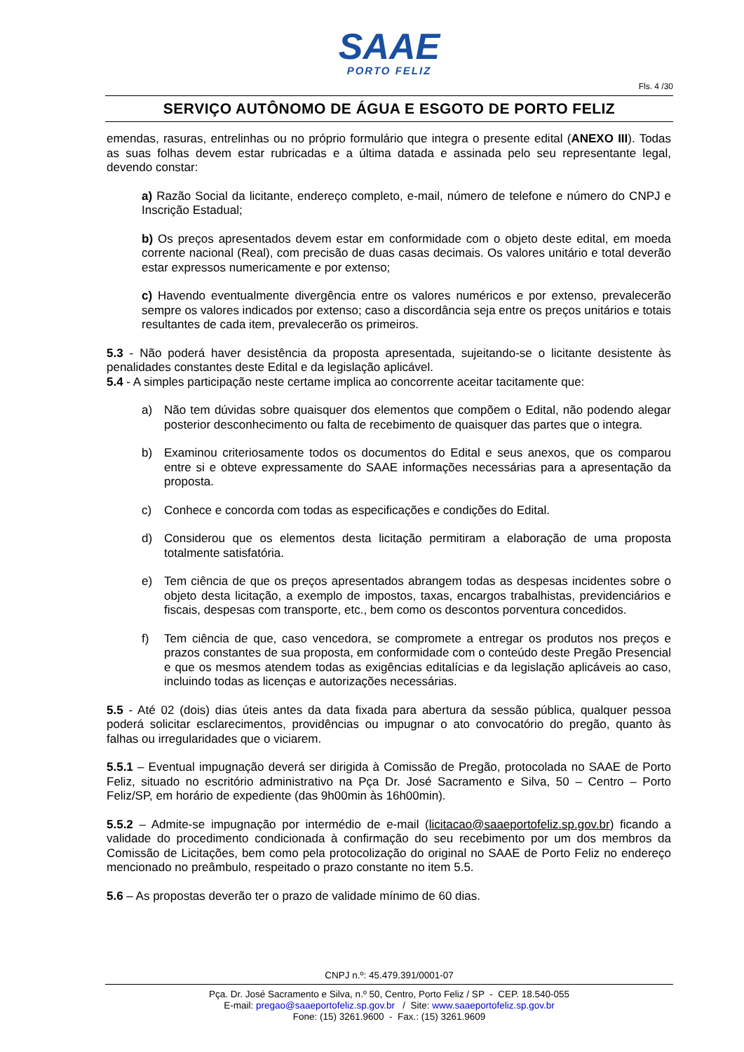SAAE
PORTO FELIZ
Fls. 4 /30
SERVIÇO AUTÔNOMO DE ÁGUA E ESGOTO DE PORTO FELIZ
emendas, rasuras, entrelinhas ou no próprio formulário que integra o presente edital (ANEXO III). Todas as suas folhas devem estar rubricadas e a última datada e assinada pelo seu representante legal, devendo constar:
a) Razão Social da licitante, endereço completo, e-mail, número de telefone e número do CNPJ e Inscrição Estadual;
b) Os preços apresentados devem estar em conformidade com o objeto deste edital, em moeda corrente nacional (Real), com precisão de duas casas decimais. Os valores unitário e total deverão estar expressos numericamente e por extenso;
c) Havendo eventualmente divergência entre os valores numéricos e por extenso, prevalecerão sempre os valores indicados por extenso; caso a discordância seja entre os preços unitários e totais resultantes de cada item, prevalecerão os primeiros.
5.3 - Não poderá haver desistência da proposta apresentada, sujeitando-se o licitante desistente às penalidades constantes deste Edital e da legislação aplicável.
5.4 - A simples participação neste certame implica ao concorrente aceitar tacitamente que:
a) Não tem dúvidas sobre quaisquer dos elementos que compõem o Edital, não podendo alegar posterior desconhecimento ou falta de recebimento de quaisquer das partes que o integra.
b) Examinou criteriosamente todos os documentos do Edital e seus anexos, que os comparou entre si e obteve expressamente do SAAE informações necessárias para a apresentação da proposta.
c) Conhece e concorda com todas as especificações e condições do Edital.
d) Considerou que os elementos desta licitação permitiram a elaboração de uma proposta totalmente satisfatória.
e) Tem ciência de que os preços apresentados abrangem todas as despesas incidentes sobre o objeto desta licitação, a exemplo de impostos, taxas, encargos trabalhistas, previdenciários e fiscais, despesas com transporte, etc., bem como os descontos porventura concedidos.
f) Tem ciência de que, caso vencedora, se compromete a entregar os produtos nos preços e prazos constantes de sua proposta, em conformidade com o conteúdo deste Pregão Presencial e que os mesmos atendem todas as exigências editalícias e da legislação aplicáveis ao caso, incluindo todas as licenças e autorizações necessárias.
5.5 - Até 02 (dois) dias úteis antes da data fixada para abertura da sessão pública, qualquer pessoa poderá solicitar esclarecimentos, providências ou impugnar o ato convocatório do pregão, quanto às falhas ou irregularidades que o viciarem.
5.5.1 – Eventual impugnação deverá ser dirigida à Comissão de Pregão, protocolada no SAAE de Porto Feliz, situado no escritório administrativo na Pça Dr. José Sacramento e Silva, 50 – Centro – Porto Feliz/SP, em horário de expediente (das 9h00min às 16h00min).
5.5.2 – Admite-se impugnação por intermédio de e-mail (licitacao@saaeportofeliz.sp.gov.br) ficando a validade do procedimento condicionada à confirmação do seu recebimento por um dos membros da Comissão de Licitações, bem como pela protocolização do original no SAAE de Porto Feliz no endereço mencionado no preâmbulo, respeitado o prazo constante no item 5.5.
5.6 – As propostas deverão ter o prazo de validade mínimo de 60 dias.
CNPJ n.º: 45.479.391/0001-07
Pça. Dr. José Sacramento e Silva, n.º 50, Centro, Porto Feliz / SP - CEP. 18.540-055
E-mail: pregao@saaeportofeliz.sp.gov.br / Site: www.saaeportofeliz.sp.gov.br
Fone: (15) 3261.9600 - Fax.: (15) 3261.9609